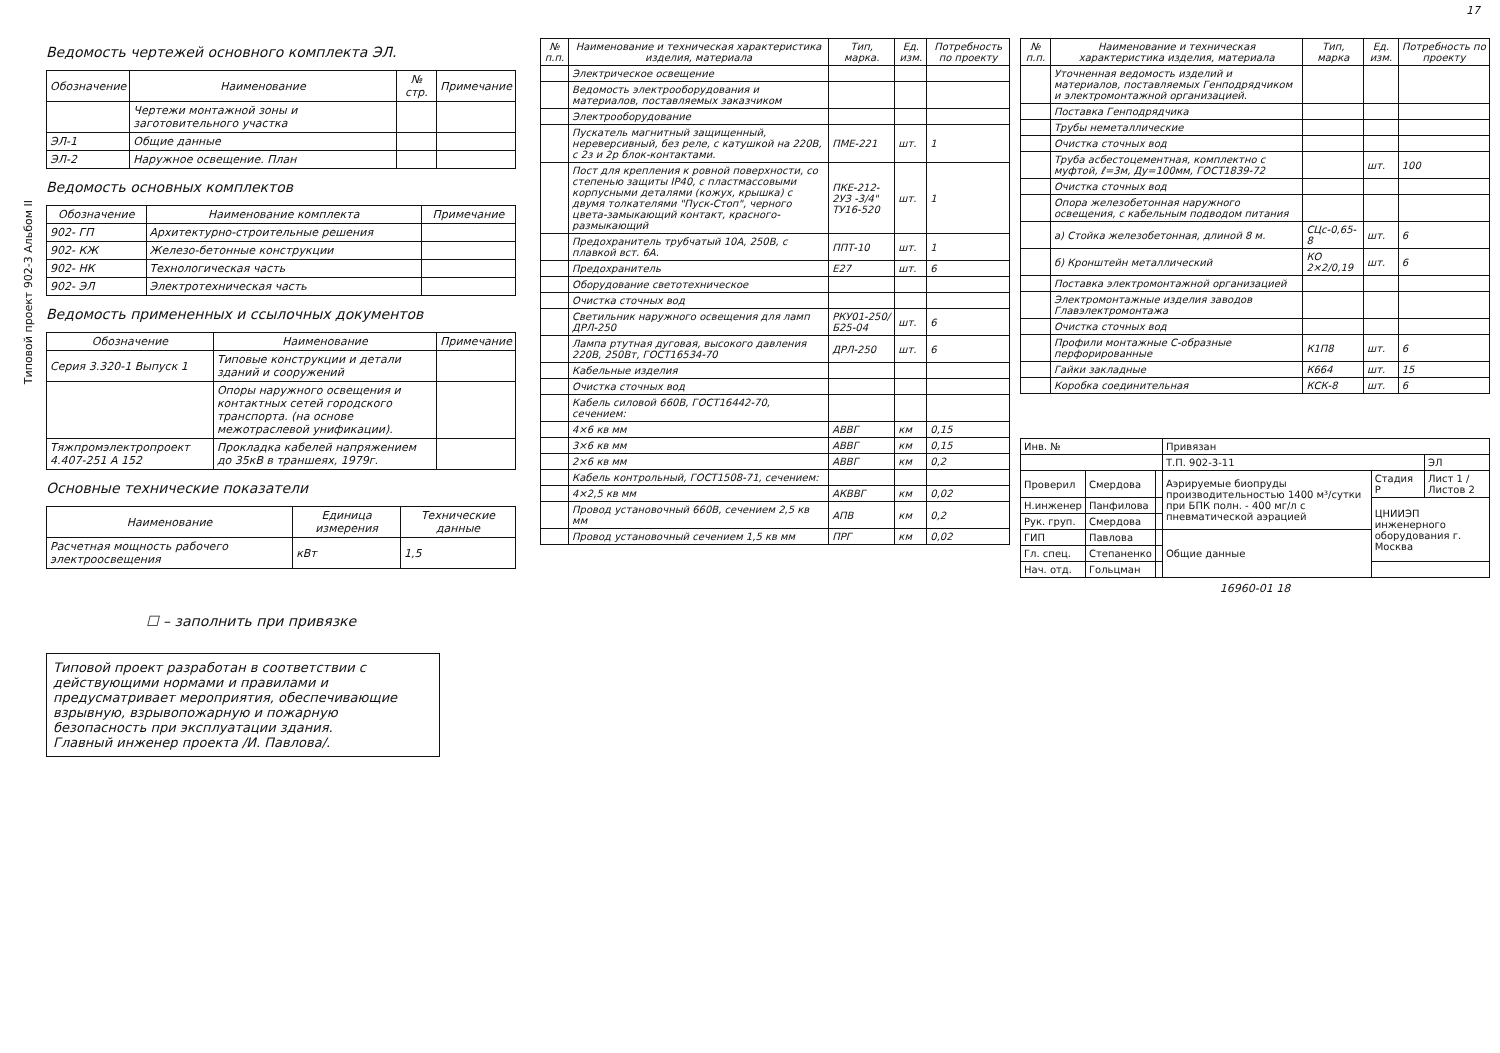Типовой проект 902-3 Альбом II
17
Ведомость чертежей основного комплекта ЭЛ.
| Обозначение | Наименование | № стр. | Примечание |
| --- | --- | --- | --- |
| | Чертежи монтажной зоны и заготовительного участка | | |
| ЭЛ-1 | Общие данные | | |
| ЭЛ-2 | Наружное освещение. План | | |
Ведомость основных комплектов
| Обозначение | Наименование комплекта | Примечание |
| --- | --- | --- |
| 902- ГП | Архитектурно-строительные решения | |
| 902- КЖ | Железо-бетонные конструкции | |
| 902- НК | Технологическая часть | |
| 902- ЭЛ | Электротехническая часть | |
Ведомость примененных и ссылочных документов
| Обозначение | Наименование | Примечание |
| --- | --- | --- |
| Серия 3.320-1 Выпуск 1 | Типовые конструкции и детали зданий и сооружений | |
| | Опоры наружного освещения и контактных сетей городского транспорта. (на основе межотраслевой унификации). | |
| Тяжпромэлектропроект 4.407-251 А 152 | Прокладка кабелей напряжением до 35кВ в траншеях, 1979г. | |
Основные технические показатели
| Наименование | Единица измерения | Технические данные |
| --- | --- | --- |
| Расчетная мощность рабочего электроосвещения | кВт | 1,5 |
☐ – заполнить при привязке
Типовой проект разработан в соответствии с действующими нормами и правилами и предусматривает мероприятия, обеспечивающие взрывную, взрывопожарную и пожарную безопасность при эксплуатации здания.
Главный инженер проекта /И. Павлова/.
| № п.п. | Наименование и техническая характеристика изделия, материала | Тип, марка. | Ед. изм. | Потребность по проекту |
| --- | --- | --- | --- | --- |
| | Электрическое освещение | | | |
| | Ведомость электрооборудования и материалов, поставляемых заказчиком | | | |
| | Электрооборудование | | | |
| | Пускатель магнитный защищенный, нереверсивный, без реле, с катушкой на 220В, с 2з и 2р блок-контактами. | ПМЕ-221 | шт. | 1 |
| | Пост для крепления к ровной поверхности, со степенью защиты IP40, с пластмассовыми корпусными деталями (кожух, крышка) с двумя толкателями "Пуск-Стоп", черного цвета-замыкающий контакт, красного-размыкающий | ПКЕ-212-2УЗ -3/4" ТУ16-520 | шт. | 1 |
| | Предохранитель трубчатый 10А, 250В, с плавкой вст. 6А. | ППТ-10 | шт. | 1 |
| | Предохранитель | Е27 | шт. | 6 |
| | Оборудование светотехническое | | | |
| | Очистка сточных вод | | | |
| | Светильник наружного освещения для ламп ДРЛ-250 | РКУ01-250/Б25-04 | шт. | 6 |
| | Лампа ртутная дуговая, высокого давления 220В, 250Вт, ГОСТ16534-70 | ДРЛ-250 | шт. | 6 |
| | Кабельные изделия | | | |
| | Очистка сточных вод | | | |
| | Кабель силовой 660В, ГОСТ16442-70, сечением: | | | |
| | 4×6 кв мм | АВВГ | км | 0,15 |
| | 3×6 кв мм | АВВГ | км | 0,15 |
| | 2×6 кв мм | АВВГ | км | 0,2 |
| | Кабель контрольный, ГОСТ1508-71, сечением: | | | |
| | 4×2,5 кв мм | АКВВГ | км | 0,02 |
| | Провод установочный 660В, сечением 2,5 кв мм | АПВ | км | 0,2 |
| | Провод установочный сечением 1,5 кв мм | ПРГ | км | 0,02 |
| № п.п. | Наименование и техническая характеристика изделия, материала | Тип, марка | Ед. изм. | Потребность по проекту |
| --- | --- | --- | --- | --- |
| | Уточненная ведомость изделий и материалов, поставляемых Генподрядчиком и электромонтажной организацией. | | | |
| | Поставка Генподрядчика | | | |
| | Трубы неметаллические | | | |
| | Очистка сточных вод | | | |
| | Труба асбестоцементная, комплектно с муфтой, ℓ=3м, Ду=100мм, ГОСТ1839-72 | | шт. | 100 |
| | Очистка сточных вод | | | |
| | Опора железобетонная наружного освещения, с кабельным подводом питания | | | |
| | а) Стойка железобетонная, длиной 8 м. | СЦс-0,65-8 | шт. | 6 |
| | б) Кронштейн металлический | КО 2×2/0,19 | шт. | 6 |
| | Поставка электромонтажной организацией | | | |
| | Электромонтажные изделия заводов Главэлектромонтажа | | | |
| | Очистка сточных вод | | | |
| | Профили монтажные С-образные перфорированные | К1П8 | шт. | 6 |
| | Гайки закладные | К664 | шт. | 15 |
| | Коробка соединительная | КСК-8 | шт. | 6 |
| Инв. № | | | Привязан | | |
| | | | Т.П. 902-3-11 | | ЭЛ |
| Проверил | Смердова | | Аэрируемые биопруды производительностью 1400 м³/сутки при БПК полн. - 400 мг/л с пневматической аэрацией | Стадия Р | Лист 1 / Листов 2 |
| Н.инженер | Панфилова | | | ЦНИИЭП инженерного оборудования г. Москва | |
| Рук. груп. | Смердова | | | | |
| ГИП | Павлова | | Общие данные | | |
| Гл. спец. | Степаненко | | | | |
| Нач. отд. | Гольцман | | | | |
16960-01 18